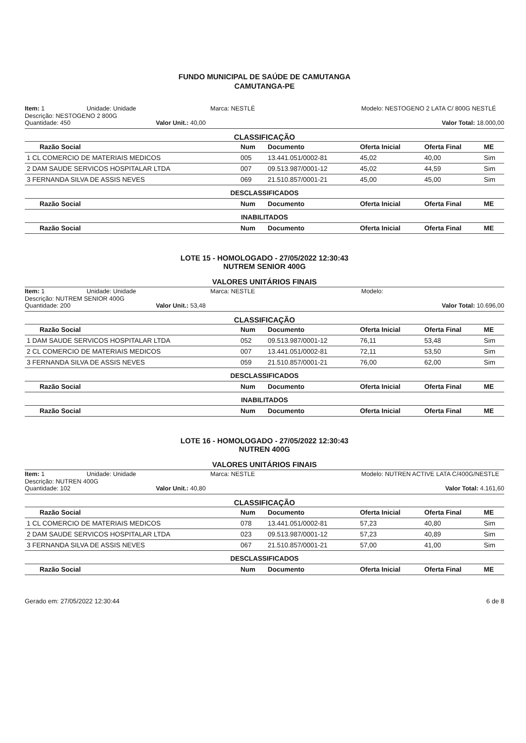FUNDO MUNICIPAL DE SAÚDE DE CAMUTANGA
CAMUTANGA-PE
Item: 1
Unidade: Unidade
Marca: NESTLÉ
Modelo: NESTOGENO 2 LATA C/ 800G NESTLÉ
Descrição: NESTOGENO 2 800G
Quantidade: 450
Valor Unit.: 40,00
Valor Total: 18.000,00
CLASSIFICAÇÃO
| Razão Social | Num | Documento | Oferta Inicial | Oferta Final | ME |
| --- | --- | --- | --- | --- | --- |
| 1 CL COMERCIO DE MATERIAIS MEDICOS | 005 | 13.441.051/0002-81 | 45,02 | 40,00 | Sim |
| 2 DAM SAUDE SERVICOS HOSPITALAR LTDA | 007 | 09.513.987/0001-12 | 45,02 | 44,59 | Sim |
| 3 FERNANDA SILVA DE ASSIS NEVES | 069 | 21.510.857/0001-21 | 45,00 | 45,00 | Sim |
| DESCLASSIFICADOS | | | | | |
| Razão Social | Num | Documento | Oferta Inicial | Oferta Final | ME |
| INABILITADOS | | | | | |
| Razão Social | Num | Documento | Oferta Inicial | Oferta Final | ME |
LOTE 15 - HOMOLOGADO - 27/05/2022 12:30:43
NUTREM SENIOR 400G
VALORES UNITÁRIOS FINAIS
Item: 1
Unidade: Unidade
Marca: NESTLE
Modelo:
Descrição: NUTREM SENIOR 400G
Quantidade: 200
Valor Unit.: 53,48
Valor Total: 10.696,00
CLASSIFICAÇÃO
| Razão Social | Num | Documento | Oferta Inicial | Oferta Final | ME |
| --- | --- | --- | --- | --- | --- |
| 1 DAM SAUDE SERVICOS HOSPITALAR LTDA | 052 | 09.513.987/0001-12 | 76,11 | 53,48 | Sim |
| 2 CL COMERCIO DE MATERIAIS MEDICOS | 007 | 13.441.051/0002-81 | 72,11 | 53,50 | Sim |
| 3 FERNANDA SILVA DE ASSIS NEVES | 059 | 21.510.857/0001-21 | 76,00 | 62,00 | Sim |
| DESCLASSIFICADOS | | | | | |
| Razão Social | Num | Documento | Oferta Inicial | Oferta Final | ME |
| INABILITADOS | | | | | |
| Razão Social | Num | Documento | Oferta Inicial | Oferta Final | ME |
LOTE 16 - HOMOLOGADO - 27/05/2022 12:30:43
NUTREN 400G
VALORES UNITÁRIOS FINAIS
Item: 1
Unidade: Unidade
Marca: NESTLE
Modelo: NUTREN ACTIVE LATA C/400G/NESTLE
Descrição: NUTREN 400G
Quantidade: 102
Valor Unit.: 40,80
Valor Total: 4.161,60
CLASSIFICAÇÃO
| Razão Social | Num | Documento | Oferta Inicial | Oferta Final | ME |
| --- | --- | --- | --- | --- | --- |
| 1 CL COMERCIO DE MATERIAIS MEDICOS | 078 | 13.441.051/0002-81 | 57,23 | 40,80 | Sim |
| 2 DAM SAUDE SERVICOS HOSPITALAR LTDA | 023 | 09.513.987/0001-12 | 57,23 | 40,89 | Sim |
| 3 FERNANDA SILVA DE ASSIS NEVES | 067 | 21.510.857/0001-21 | 57,00 | 41,00 | Sim |
| DESCLASSIFICADOS | | | | | |
| Razão Social | Num | Documento | Oferta Inicial | Oferta Final | ME |
Gerado em: 27/05/2022 12:30:44 6 de 8